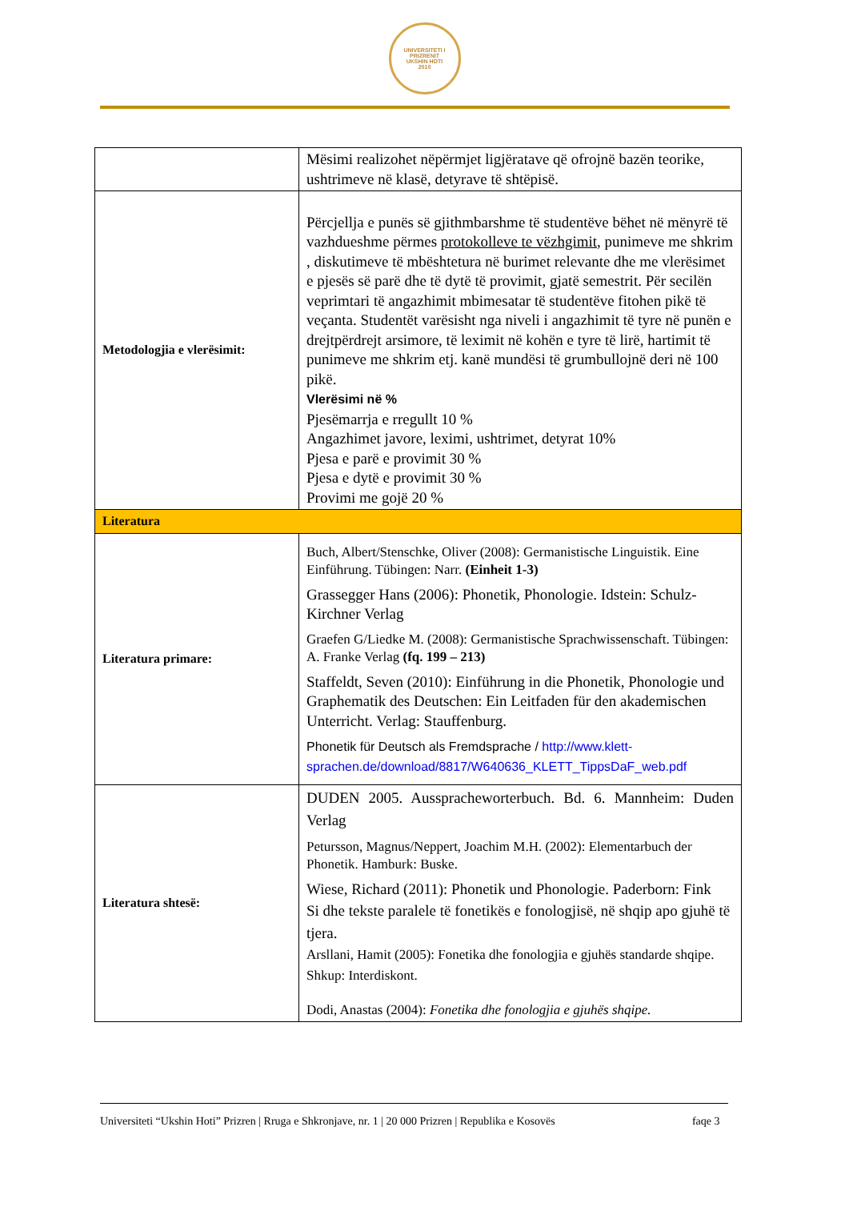UNIVERSITETI I PRIZRENIT
UKSHIN HOTI
2010
| | Mësimi realizohet nëpërmjet ligjëratave që ofrojnë bazën teorike, ushtrimeve në klasë, detyrave të shtëpisë. |
| Metodologjia e vlerësimit: | Përcjellja e punës së gjithmbarshme të studentëve bëhet në mënyrë të vazhdueshme përmes protokolleve te vëzhgimit , punimeve me shkrim , diskutimeve të mbështetura në burimet relevante dhe me vlerësimet e pjesës së parë dhe të dytë të provimit, gjatë semestrit. Për secilën veprimtari të angazhimit mbimesatar të studentëve fitohen pikë të veçanta. Studentët varësisht nga niveli i angazhimit të tyre në punën e drejtpërdrejt arsimore, të leximit në kohën e tyre të lirë, hartimit të punimeve me shkrim etj. kanë mundësi të grumbullojnë deri në 100 pikë. Vlerësimi në % Pjesëmarrja e rregullt 10 % Angazhimet javore, leximi, ushtrimet, detyrat 10% Pjesa e parë e provimit 30 % Pjesa e dytë e provimit 30 % Provimi me gojë 20 % |
| Literatura | |
| Literatura primare: | Buch, Albert/Stenschke, Oliver (2008): Germanistische Linguistik. Eine Einführung. Tübingen: Narr. (Einheit 1-3) Grassegger Hans (2006): Phonetik, Phonologie. Idstein: Schulz-Kirchner Verlag Graefen G/Liedke M. (2008): Germanistische Sprachwissenschaft. Tübingen: A. Franke Verlag (fq. 199 – 213) Staffeldt, Seven (2010): Einführung in die Phonetik, Phonologie und Graphematik des Deutschen: Ein Leitfaden für den akademischen Unterricht. Verlag: Stauffenburg. Phonetik für Deutsch als Fremdsprache / http://www.klett-sprachen.de/download/8817/W640636_KLETT_TippsDaF_web.pdf |
| Literatura shtesë: | DUDEN 2005. Ausspracheworterbuch. Bd. 6. Mannheim: Duden Verlag Petursson, Magnus/Neppert, Joachim M.H. (2002): Elementarbuch der Phonetik. Hamburk: Buske. Wiese, Richard (2011): Phonetik und Phonologie. Paderborn: Fink Si dhe tekste paralele të fonetikës e fonologjisë, në shqip apo gjuhë të tjera. Arsllani, Hamit (2005): Fonetika dhe fonologjia e gjuhës standarde shqipe. Shkup: Interdiskont. Dodi, Anastas (2004): Fonetika dhe fonologjia e gjuhës shqipe. |
Universiteti “Ukshin Hoti” Prizren | Rruga e Shkronjave, nr. 1 | 20 000 Prizren | Republika e Kosovës faqe 3